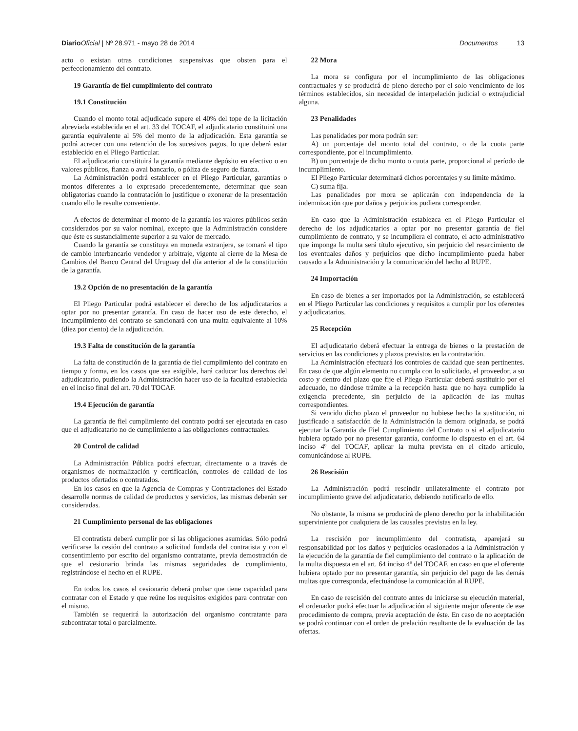Diario Oficial | Nº 28.971 - mayo 28 de 2014 Documentos 13
acto o existan otras condiciones suspensivas que obsten para el perfeccionamiento del contrato.
19 Garantía de fiel cumplimiento del contrato
19.1 Constitución
Cuando el monto total adjudicado supere el 40% del tope de la licitación abreviada establecida en el art. 33 del TOCAF, el adjudicatario constituirá una garantía equivalente al 5% del monto de la adjudicación. Esta garantía se podrá acrecer con una retención de los sucesivos pagos, lo que deberá estar establecido en el Pliego Particular.
El adjudicatario constituirá la garantía mediante depósito en efectivo o en valores públicos, fianza o aval bancario, o póliza de seguro de fianza.
La Administración podrá establecer en el Pliego Particular, garantías o montos diferentes a lo expresado precedentemente, determinar que sean obligatorias cuando la contratación lo justifique o exonerar de la presentación cuando ello le resulte conveniente.
A efectos de determinar el monto de la garantía los valores públicos serán considerados por su valor nominal, excepto que la Administración considere que éste es sustancialmente superior a su valor de mercado.
Cuando la garantía se constituya en moneda extranjera, se tomará el tipo de cambio interbancario vendedor y arbitraje, vigente al cierre de la Mesa de Cambios del Banco Central del Uruguay del día anterior al de la constitución de la garantía.
19.2 Opción de no presentación de la garantía
El Pliego Particular podrá establecer el derecho de los adjudicatarios a optar por no presentar garantía. En caso de hacer uso de este derecho, el incumplimiento del contrato se sancionará con una multa equivalente al 10% (diez por ciento) de la adjudicación.
19.3 Falta de constitución de la garantía
La falta de constitución de la garantía de fiel cumplimiento del contrato en tiempo y forma, en los casos que sea exigible, hará caducar los derechos del adjudicatario, pudiendo la Administración hacer uso de la facultad establecida en el inciso final del art. 70 del TOCAF.
19.4 Ejecución de garantía
La garantía de fiel cumplimiento del contrato podrá ser ejecutada en caso que el adjudicatario no de cumplimiento a las obligaciones contractuales.
20 Control de calidad
La Administración Pública podrá efectuar, directamente o a través de organismos de normalización y certificación, controles de calidad de los productos ofertados o contratados.
En los casos en que la Agencia de Compras y Contrataciones del Estado desarrolle normas de calidad de productos y servicios, las mismas deberán ser consideradas.
21 Cumplimiento personal de las obligaciones
El contratista deberá cumplir por sí las obligaciones asumidas. Sólo podrá verificarse la cesión del contrato a solicitud fundada del contratista y con el consentimiento por escrito del organismo contratante, previa demostración de que el cesionario brinda las mismas seguridades de cumplimiento, registrándose el hecho en el RUPE.
En todos los casos el cesionario deberá probar que tiene capacidad para contratar con el Estado y que reúne los requisitos exigidos para contratar con el mismo.
También se requerirá la autorización del organismo contratante para subcontratar total o parcialmente.
22 Mora
La mora se configura por el incumplimiento de las obligaciones contractuales y se producirá de pleno derecho por el solo vencimiento de los términos establecidos, sin necesidad de interpelación judicial o extrajudicial alguna.
23 Penalidades
Las penalidades por mora podrán ser:
A) un porcentaje del monto total del contrato, o de la cuota parte correspondiente, por el incumplimiento.
B) un porcentaje de dicho monto o cuota parte, proporcional al período de incumplimiento.
El Pliego Particular determinará dichos porcentajes y su límite máximo.
C) suma fija.
Las penalidades por mora se aplicarán con independencia de la indemnización que por daños y perjuicios pudiera corresponder.
En caso que la Administración establezca en el Pliego Particular el derecho de los adjudicatarios a optar por no presentar garantía de fiel cumplimiento de contrato, y se incumpliera el contrato, el acto administrativo que imponga la multa será título ejecutivo, sin perjuicio del resarcimiento de los eventuales daños y perjuicios que dicho incumplimiento pueda haber causado a la Administración y la comunicación del hecho al RUPE.
24 Importación
En caso de bienes a ser importados por la Administración, se establecerá en el Pliego Particular las condiciones y requisitos a cumplir por los oferentes y adjudicatarios.
25 Recepción
El adjudicatario deberá efectuar la entrega de bienes o la prestación de servicios en las condiciones y plazos previstos en la contratación.
La Administración efectuará los controles de calidad que sean pertinentes. En caso de que algún elemento no cumpla con lo solicitado, el proveedor, a su costo y dentro del plazo que fije el Pliego Particular deberá sustituirlo por el adecuado, no dándose trámite a la recepción hasta que no haya cumplido la exigencia precedente, sin perjuicio de la aplicación de las multas correspondientes.
Si vencido dicho plazo el proveedor no hubiese hecho la sustitución, ni justificado a satisfacción de la Administración la demora originada, se podrá ejecutar la Garantía de Fiel Cumplimiento del Contrato o si el adjudicatario hubiera optado por no presentar garantía, conforme lo dispuesto en el art. 64 inciso 4º del TOCAF, aplicar la multa prevista en el citado artículo, comunicándose al RUPE.
26 Rescisión
La Administración podrá rescindir unilateralmente el contrato por incumplimiento grave del adjudicatario, debiendo notificarlo de ello.
No obstante, la misma se producirá de pleno derecho por la inhabilitación superviniente por cualquiera de las causales previstas en la ley.
La rescisión por incumplimiento del contratista, aparejará su responsabilidad por los daños y perjuicios ocasionados a la Administración y la ejecución de la garantía de fiel cumplimiento del contrato o la aplicación de la multa dispuesta en el art. 64 inciso 4º del TOCAF, en caso en que el oferente hubiera optado por no presentar garantía, sin perjuicio del pago de las demás multas que corresponda, efectuándose la comunicación al RUPE.
En caso de rescisión del contrato antes de iniciarse su ejecución material, el ordenador podrá efectuar la adjudicación al siguiente mejor oferente de ese procedimiento de compra, previa aceptación de éste. En caso de no aceptación se podrá continuar con el orden de prelación resultante de la evaluación de las ofertas.